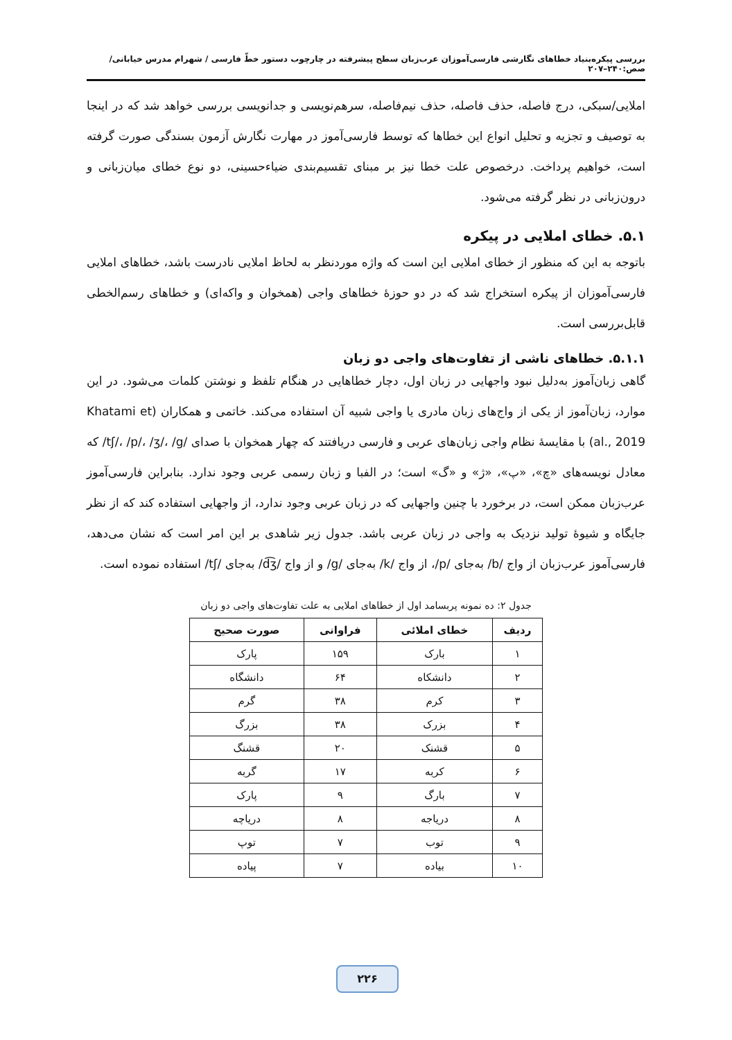بررسی پیکره‌بنیاد خطاهای نگارشی فارسی‌آموزان عرب‌زبان سطح پیشرفته در چارچوب دستور خطّ فارسی / شهرام مدرس خیابانی/ صص:۲۴۰–۲۰۷
املایی/سبکی، درج فاصله، حذف فاصله، حذف نیم‌فاصله، سرهم‌نویسی و جدانویسی بررسی خواهد شد که در اینجا به توصیف و تجزیه و تحلیل انواع این خطاها که توسط فارسی‌آموز در مهارت نگارش آزمون بسندگی صورت گرفته است، خواهیم پرداخت. درخصوص علت خطا نیز بر مبنای تقسیم‌بندی ضیاءحسینی، دو نوع خطای میان‌زبانی و درون‌زبانی در نظر گرفته می‌شود.
۵.۱. خطای املایی در پیکره
باتوجه به این که منظور از خطای املایی این است که واژه موردنظر به لحاظ املایی نادرست باشد، خطاهای املایی فارسی‌آموزان از پیکره استخراج شد که در دو حوزهٔ خطاهای واجی (همخوان و واکه‌ای) و خطاهای رسم‌الخطی قابل‌بررسی است.
۵.۱.۱. خطاهای ناشی از تفاوت‌های واجی دو زبان
گاهی زبان‌آموز به‌دلیل نبود واجهایی در زبان اول، دچار خطاهایی در هنگام تلفظ و نوشتن کلمات می‌شود. در این موارد، زبان‌آموز از یکی از واج‌های زبان مادری یا واجی شبیه آن استفاده می‌کند. خاتمی و همکاران (Khatami et al., 2019) با مقایسهٔ نظام واجی زبان‌های عربی و فارسی دریافتند که چهار همخوان با صدای /tʃ/، /p/، /ʒ/، /g/ که معادل نویسه‌های «چ»، «پ»، «ژ» و «گ» است؛ در الفبا و زبان رسمی عربی وجود ندارد. بنابراین فارسی‌آموز عرب‌زبان ممکن است، در برخورد با چنین واجهایی که در زبان عربی وجود ندارد، از واجهایی استفاده کند که از نظر جایگاه و شیوهٔ تولید نزدیک به واجی در زبان عربی باشد. جدول زیر شاهدی بر این امر است که نشان می‌دهد، فارسی‌آموز عرب‌زبان از واج /b/ به‌جای /p/، از واج /k/ به‌جای /g/ و از واج /d͡ʒ/ به‌جای /tʃ/ استفاده نموده است.
جدول ۲: ده نمونه پربسامد اول از خطاهای املایی به علت تفاوت‌های واجی دو زبان
| ردیف | خطای املائی | فراوانی | صورت صحیح |
| --- | --- | --- | --- |
| ۱ | بارک | ۱۵۹ | پارک |
| ۲ | دانشکاه | ۶۴ | دانشگاه |
| ۳ | کرم | ۳۸ | گرم |
| ۴ | بزرک | ۳۸ | بزرگ |
| ۵ | قشنک | ۲۰ | قشنگ |
| ۶ | کربه | ۱۷ | گربه |
| ۷ | بارگ | ۹ | پارک |
| ۸ | دریاجه | ۸ | دریاچه |
| ۹ | توب | ۷ | توپ |
| ۱۰ | بیاده | ۷ | پیاده |
۲۲۶